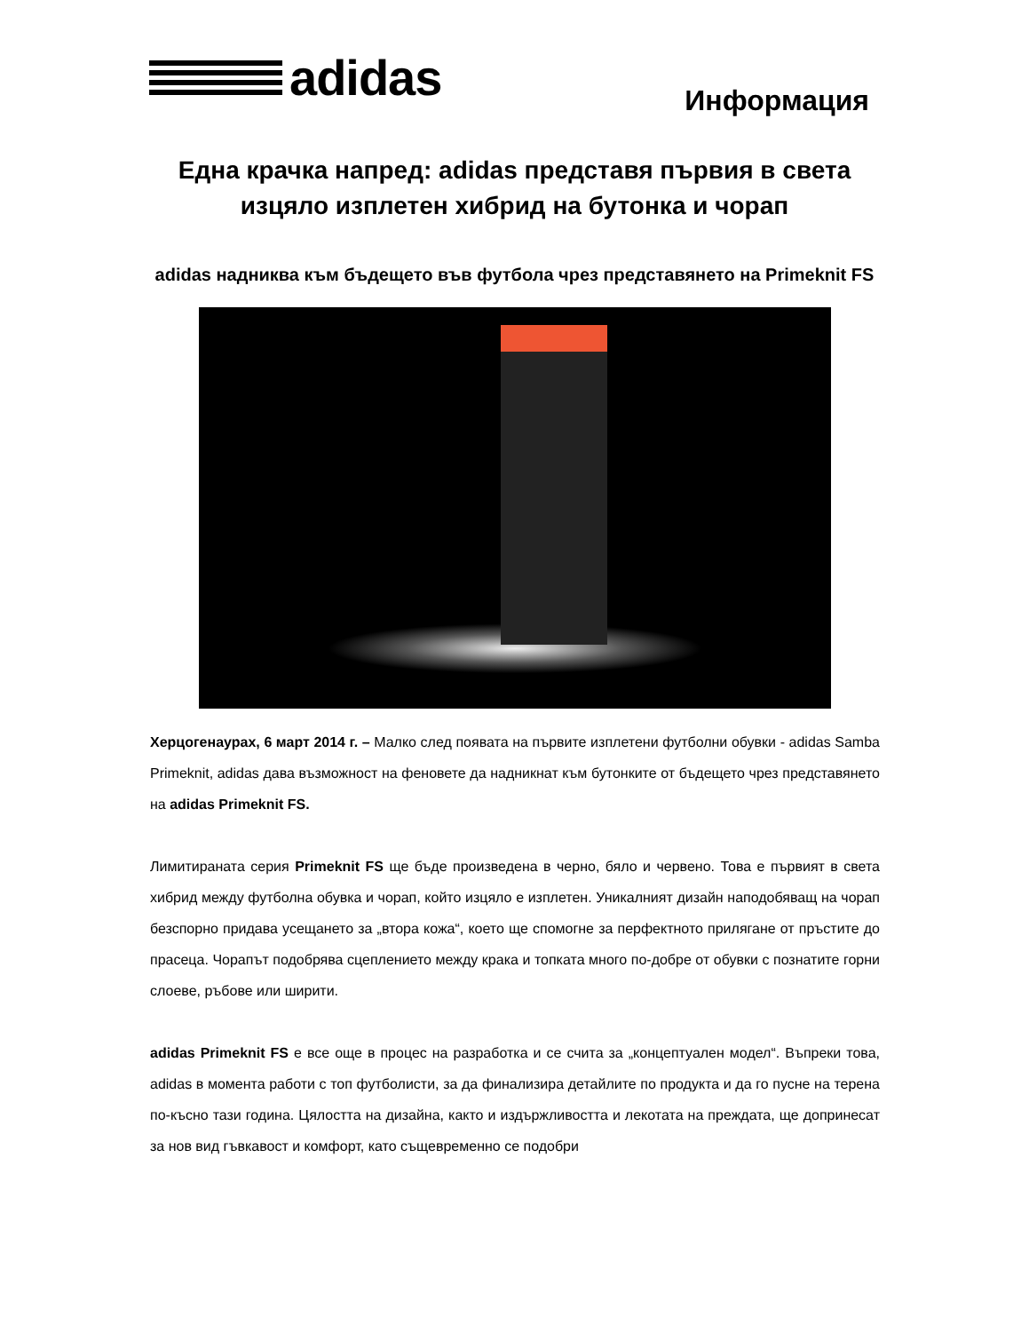adidas
Информация
Една крачка напред: adidas представя първия в света изцяло изплетен хибрид на бутонка и чорап
adidas надниква към бъдещето във футбола чрез представянето на Primeknit FS
Херцогенаурах, 6 март 2014 г. – Малко след появата на първите изплетени футболни обувки - adidas Samba Primeknit, adidas дава възможност на феновете да надникнат към бутонките от бъдещето чрез представянето на adidas Primeknit FS.
Лимитираната серия Primeknit FS ще бъде произведена в черно, бяло и червено. Това е първият в света хибрид между футболна обувка и чорап, който изцяло е изплетен. Уникалният дизайн наподобяващ на чорап безспорно придава усещането за „втора кожа“, което ще спомогне за перфектното прилягане от пръстите до прасеца. Чорапът подобрява сцеплението между крака и топката много по-добре от обувки с познатите горни слоеве, ръбове или ширити.
adidas Primeknit FS е все още в процес на разработка и се счита за „концептуален модел“. Въпреки това, adidas в момента работи с топ футболисти, за да финализира детайлите по продукта и да го пусне на терена по-късно тази година. Цялостта на дизайна, както и издържливостта и лекотата на преждата, ще допринесат за нов вид гъвкавост и комфорт, като същевременно се подобри